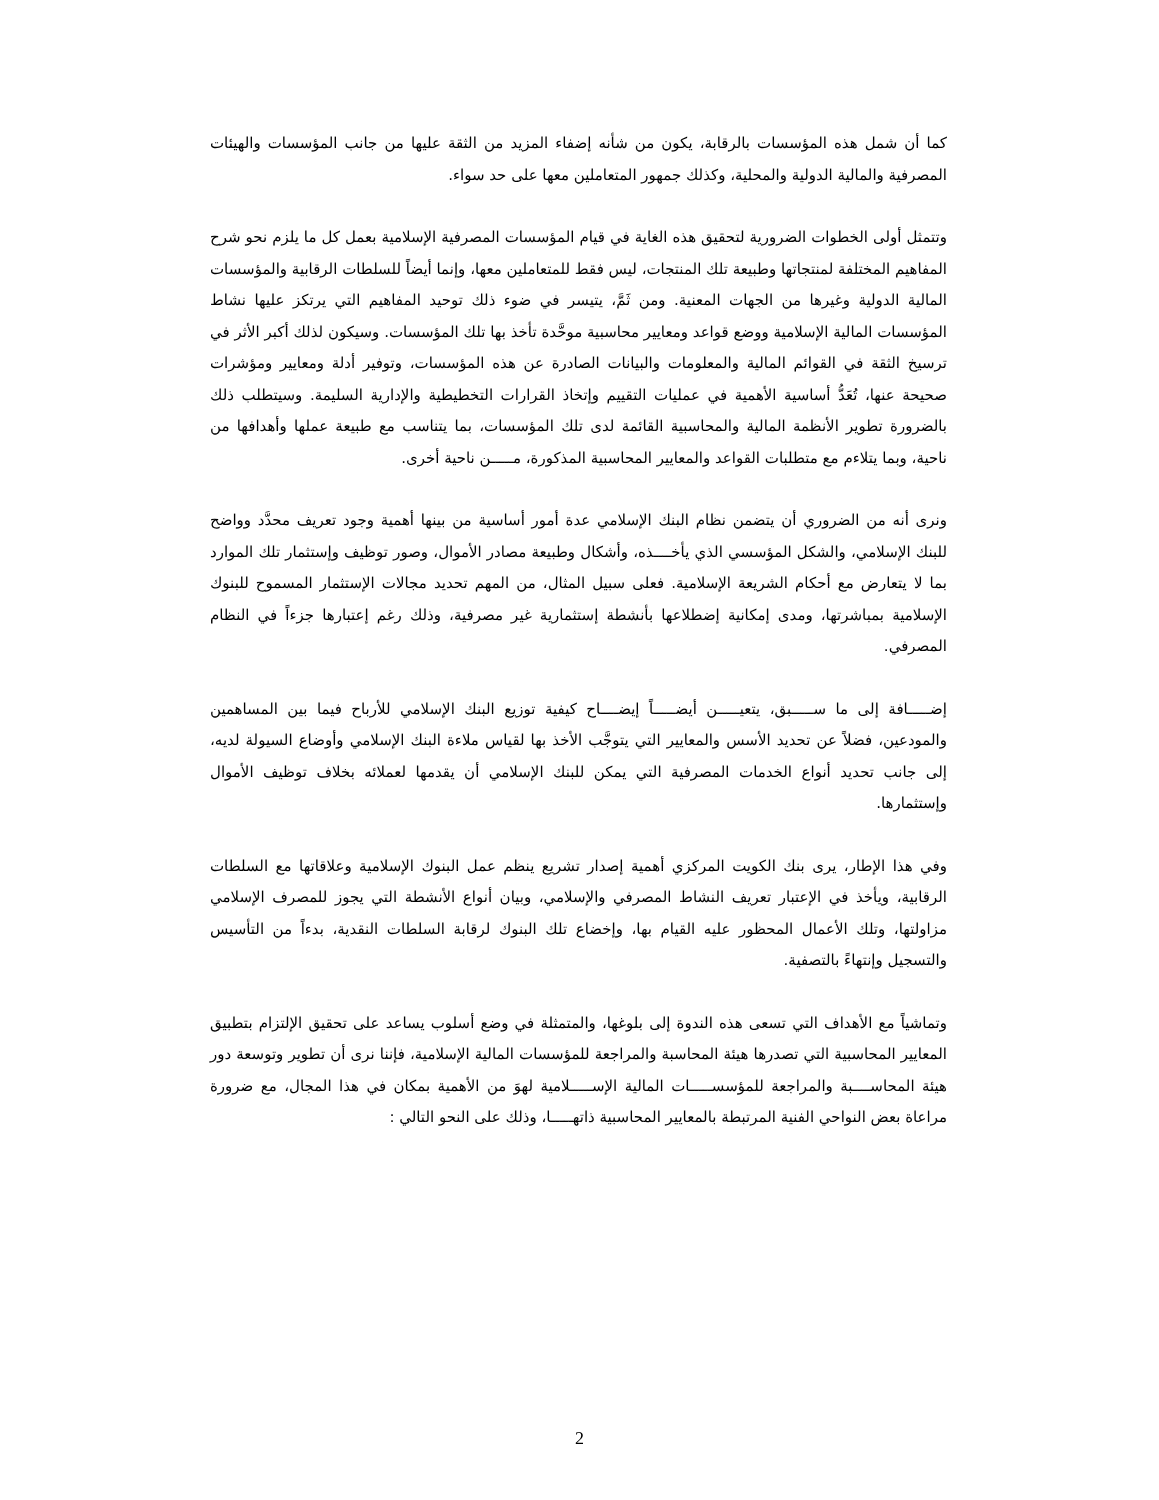كما أن شمل هذه المؤسسات بالرقابة، يكون من شأنه إضفاء المزيد من الثقة عليها من جانب المؤسسات والهيئات المصرفية والمالية الدولية والمحلية، وكذلك جمهور المتعاملين معها على حد سواء.
وتتمثل أولى الخطوات الضرورية لتحقيق هذه الغاية في قيام المؤسسات المصرفية الإسلامية بعمل كل ما يلزم نحو شرح المفاهيم المختلفة لمنتجاتها وطبيعة تلك المنتجات، ليس فقط للمتعاملين معها، وإنما أيضاً للسلطات الرقابية والمؤسسات المالية الدولية وغيرها من الجهات المعنية. ومن ثَمَّ، يتيسر في ضوء ذلك توحيد المفاهيم التي يرتكز عليها نشاط المؤسسات المالية الإسلامية ووضع قواعد ومعايير محاسبية موحَّدة تأخذ بها تلك المؤسسات. وسيكون لذلك أكبر الأثر في ترسيخ الثقة في القوائم المالية والمعلومات والبيانات الصادرة عن هذه المؤسسات، وتوفير أدلة ومعايير ومؤشرات صحيحة عنها، تُعَدُّ أساسية الأهمية في عمليات التقييم وإتخاذ القرارات التخطيطية والإدارية السليمة. وسيتطلب ذلك بالضرورة تطوير الأنظمة المالية والمحاسبية القائمة لدى تلك المؤسسات، بما يتناسب مع طبيعة عملها وأهدافها من ناحية، وبما يتلاءم مع متطلبات القواعد والمعايير المحاسبية المذكورة، مـــــن ناحية أخرى.
ونرى أنه من الضروري أن يتضمن نظام البنك الإسلامي عدة أمور أساسية من بينها أهمية وجود تعريف محدَّد وواضح للبنك الإسلامي، والشكل المؤسسي الذي يأخــــذه، وأشكال وطبيعة مصادر الأموال، وصور توظيف وإستثمار تلك الموارد بما لا يتعارض مع أحكام الشريعة الإسلامية. فعلى سبيل المثال، من المهم تحديد مجالات الإستثمار المسموح للبنوك الإسلامية بمباشرتها، ومدى إمكانية إضطلاعها بأنشطة إستثمارية غير مصرفية، وذلك رغم إعتبارها جزءاً في النظام المصرفي.
إضـــــافة إلى ما ســـــبق، يتعيـــــن أيضـــــاً إيضــــاح كيفية توزيع البنك الإسلامي للأرباح فيما بين المساهمين والمودعين، فضلاً عن تحديد الأسس والمعايير التي يتوجَّب الأخذ بها لقياس ملاءة البنك الإسلامي وأوضاع السيولة لديه، إلى جانب تحديد أنواع الخدمات المصرفية التي يمكن للبنك الإسلامي أن يقدمها لعملائه بخلاف توظيف الأموال وإستثمارها.
وفي هذا الإطار، يرى بنك الكويت المركزي أهمية إصدار تشريع ينظم عمل البنوك الإسلامية وعلاقاتها مع السلطات الرقابية، ويأخذ في الإعتبار تعريف النشاط المصرفي والإسلامي، وبيان أنواع الأنشطة التي يجوز للمصرف الإسلامي مزاولتها، وتلك الأعمال المحظور عليه القيام بها، وإخضاع تلك البنوك لرقابة السلطات النقدية، بدءاً من التأسيس والتسجيل وإنتهاءً بالتصفية.
وتماشياً مع الأهداف التي تسعى هذه الندوة إلى بلوغها، والمتمثلة في وضع أسلوب يساعد على تحقيق الإلتزام بتطبيق المعايير المحاسبية التي تصدرها هيئة المحاسبة والمراجعة للمؤسسات المالية الإسلامية، فإننا نرى أن تطوير وتوسعة دور هيئة المحاســــبة والمراجعة للمؤسســـــات المالية الإســـــلامية لهوَ من الأهمية بمكان في هذا المجال، مع ضرورة مراعاة بعض النواحي الفنية المرتبطة بالمعايير المحاسبية ذاتهـــــا، وذلك على النحو التالي :
2